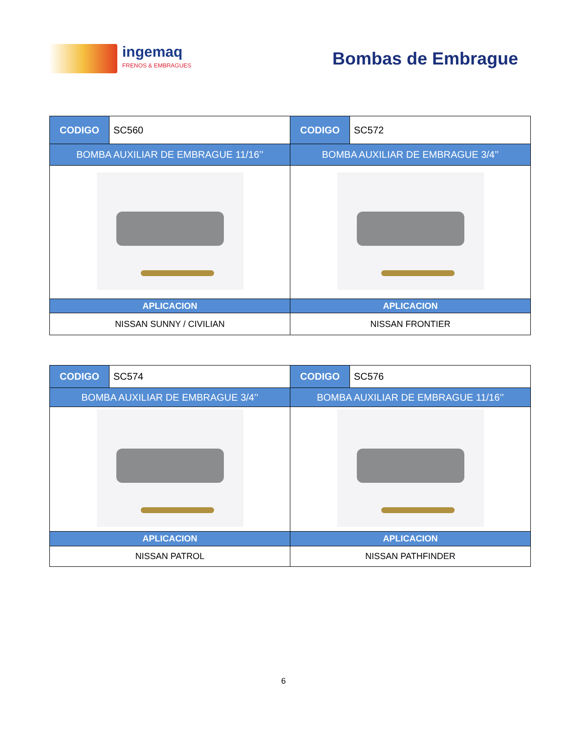ingemaq
FRENOS & EMBRAGUES
Bombas de Embrague
| CODIGO | SC560 | CODIGO | SC572 |
| BOMBA AUXILIAR DE EMBRAGUE 11/16’’ | | BOMBA AUXILIAR DE EMBRAGUE 3/4’’ | |
| APLICACION | | APLICACION | |
| NISSAN SUNNY / CIVILIAN | | NISSAN FRONTIER | |
| CODIGO | SC574 | CODIGO | SC576 |
| BOMBA AUXILIAR DE EMBRAGUE 3/4’’ | | BOMBA AUXILIAR DE EMBRAGUE 11/16’’ | |
| APLICACION | | APLICACION | |
| NISSAN PATROL | | NISSAN PATHFINDER | |
6